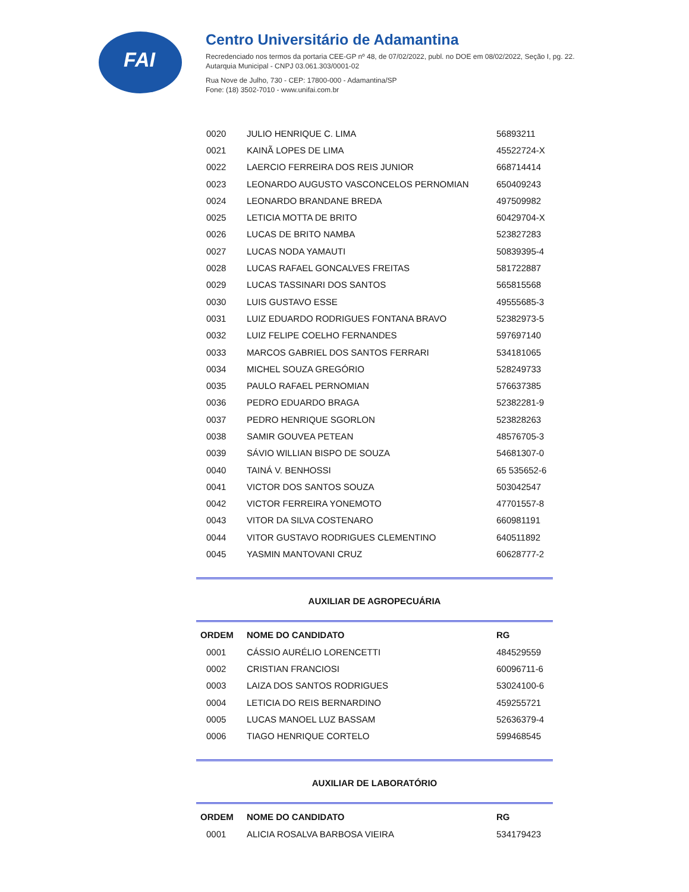FAI
Centro Universitário de Adamantina
Recredenciado nos termos da portaria CEE-GP nº 48, de 07/02/2022, publ. no DOE em 08/02/2022, Seção I, pg. 22.
Autarquia Municipal - CNPJ 03.061.303/0001-02
Rua Nove de Julho, 730 - CEP: 17800-000 - Adamantina/SP
Fone: (18) 3502-7010 - www.unifai.com.br
| 0020 | JULIO HENRIQUE C. LIMA | 56893211 |
| 0021 | KAINÃ LOPES DE LIMA | 45522724-X |
| 0022 | LAERCIO FERREIRA DOS REIS JUNIOR | 668714414 |
| 0023 | LEONARDO AUGUSTO VASCONCELOS PERNOMIAN | 650409243 |
| 0024 | LEONARDO BRANDANE BREDA | 497509982 |
| 0025 | LETICIA MOTTA DE BRITO | 60429704-X |
| 0026 | LUCAS DE BRITO NAMBA | 523827283 |
| 0027 | LUCAS NODA YAMAUTI | 50839395-4 |
| 0028 | LUCAS RAFAEL GONCALVES FREITAS | 581722887 |
| 0029 | LUCAS TASSINARI DOS SANTOS | 565815568 |
| 0030 | LUIS GUSTAVO ESSE | 49555685-3 |
| 0031 | LUIZ EDUARDO RODRIGUES FONTANA BRAVO | 52382973-5 |
| 0032 | LUIZ FELIPE COELHO FERNANDES | 597697140 |
| 0033 | MARCOS GABRIEL DOS SANTOS FERRARI | 534181065 |
| 0034 | MICHEL SOUZA GREGÓRIO | 528249733 |
| 0035 | PAULO RAFAEL PERNOMIAN | 576637385 |
| 0036 | PEDRO EDUARDO BRAGA | 52382281-9 |
| 0037 | PEDRO HENRIQUE SGORLON | 523828263 |
| 0038 | SAMIR GOUVEA PETEAN | 48576705-3 |
| 0039 | SÁVIO WILLIAN BISPO DE SOUZA | 54681307-0 |
| 0040 | TAINÁ V. BENHOSSI | 65 535652-6 |
| 0041 | VICTOR DOS SANTOS SOUZA | 503042547 |
| 0042 | VICTOR FERREIRA YONEMOTO | 47701557-8 |
| 0043 | VITOR DA SILVA COSTENARO | 660981191 |
| 0044 | VITOR GUSTAVO RODRIGUES CLEMENTINO | 640511892 |
| 0045 | YASMIN MANTOVANI CRUZ | 60628777-2 |
AUXILIAR DE AGROPECUÁRIA
| ORDEM | NOME DO CANDIDATO | RG |
| --- | --- | --- |
| 0001 | CÁSSIO AURÉLIO LORENCETTI | 484529559 |
| 0002 | CRISTIAN FRANCIOSI | 60096711-6 |
| 0003 | LAIZA DOS SANTOS RODRIGUES | 53024100-6 |
| 0004 | LETICIA DO REIS BERNARDINO | 459255721 |
| 0005 | LUCAS MANOEL LUZ BASSAM | 52636379-4 |
| 0006 | TIAGO HENRIQUE CORTELO | 599468545 |
AUXILIAR DE LABORATÓRIO
| ORDEM | NOME DO CANDIDATO | RG |
| --- | --- | --- |
| 0001 | ALICIA ROSALVA BARBOSA VIEIRA | 534179423 |